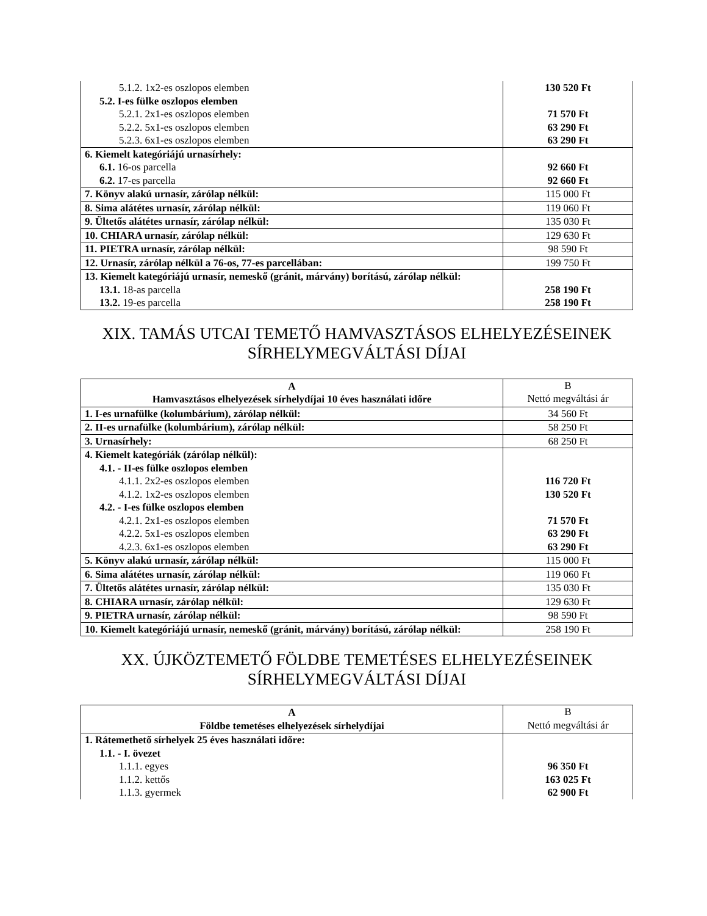| 5.1.2. 1x2-es oszlopos elemben | 130 520 Ft |
| 5.2. I-es fülke oszlopos elemben | |
| 5.2.1. 2x1-es oszlopos elemben | 71 570 Ft |
| 5.2.2. 5x1-es oszlopos elemben | 63 290 Ft |
| 5.2.3. 6x1-es oszlopos elemben | 63 290 Ft |
| 6. Kiemelt kategóriájú urnasírhely: | |
| 6.1. 16-os parcella | 92 660 Ft |
| 6.2. 17-es parcella | 92 660 Ft |
| 7. Könyv alakú urnasír, zárólap nélkül: | 115 000 Ft |
| 8. Sima alátétes urnasír, zárólap nélkül: | 119 060 Ft |
| 9. Ültetős alátétes urnasír, zárólap nélkül: | 135 030 Ft |
| 10. CHIARA urnasír, zárólap nélkül: | 129 630 Ft |
| 11. PIETRA urnasír, zárólap nélkül: | 98 590 Ft |
| 12. Urnasír, zárólap nélkül a 76-os, 77-es parcellában: | 199 750 Ft |
| 13. Kiemelt kategóriájú urnasír, nemeskő (gránit, márvány) borítású, zárólap nélkül: | |
| 13.1. 18-as parcella | 258 190 Ft |
| 13.2. 19-es parcella | 258 190 Ft |
XIX. TAMÁS UTCAI TEMETŐ HAMVASZTÁSOS ELHELYEZÉSEINEK SÍRHELYMEGVÁLTÁSI DÍJAI
| A Hamvasztásos elhelyezések sírhelydíjai 10 éves használati időre | B Nettó megváltási ár |
| 1. I-es urnafülke (kolumbárium), zárólap nélkül: | 34 560 Ft |
| 2. II-es urnafülke (kolumbárium), zárólap nélkül: | 58 250 Ft |
| 3. Urnasírhely: | 68 250 Ft |
| 4. Kiemelt kategóriák (zárólap nélkül): | |
| 4.1. - II-es fülke oszlopos elemben | |
| 4.1.1. 2x2-es oszlopos elemben | 116 720 Ft |
| 4.1.2. 1x2-es oszlopos elemben | 130 520 Ft |
| 4.2. - I-es fülke oszlopos elemben | |
| 4.2.1. 2x1-es oszlopos elemben | 71 570 Ft |
| 4.2.2. 5x1-es oszlopos elemben | 63 290 Ft |
| 4.2.3. 6x1-es oszlopos elemben | 63 290 Ft |
| 5. Könyv alakú urnasír, zárólap nélkül: | 115 000 Ft |
| 6. Sima alátétes urnasír, zárólap nélkül: | 119 060 Ft |
| 7. Ültetős alátétes urnasír, zárólap nélkül: | 135 030 Ft |
| 8. CHIARA urnasír, zárólap nélkül: | 129 630 Ft |
| 9. PIETRA urnasír, zárólap nélkül: | 98 590 Ft |
| 10. Kiemelt kategóriájú urnasír, nemeskő (gránit, márvány) borítású, zárólap nélkül: | 258 190 Ft |
XX. ÚJKÖZTEMETŐ FÖLDBE TEMETÉSES ELHELYEZÉSEINEK SÍRHELYMEGVÁLTÁSI DÍJAI
| A Földbe temetéses elhelyezések sírhelydíjai | B Nettó megváltási ár |
| 1. Rátemethető sírhelyek 25 éves használati időre: | |
| 1.1. - I. övezet | |
| 1.1.1. egyes | 96 350 Ft |
| 1.1.2. kettős | 163 025 Ft |
| 1.1.3. gyermek | 62 900 Ft |